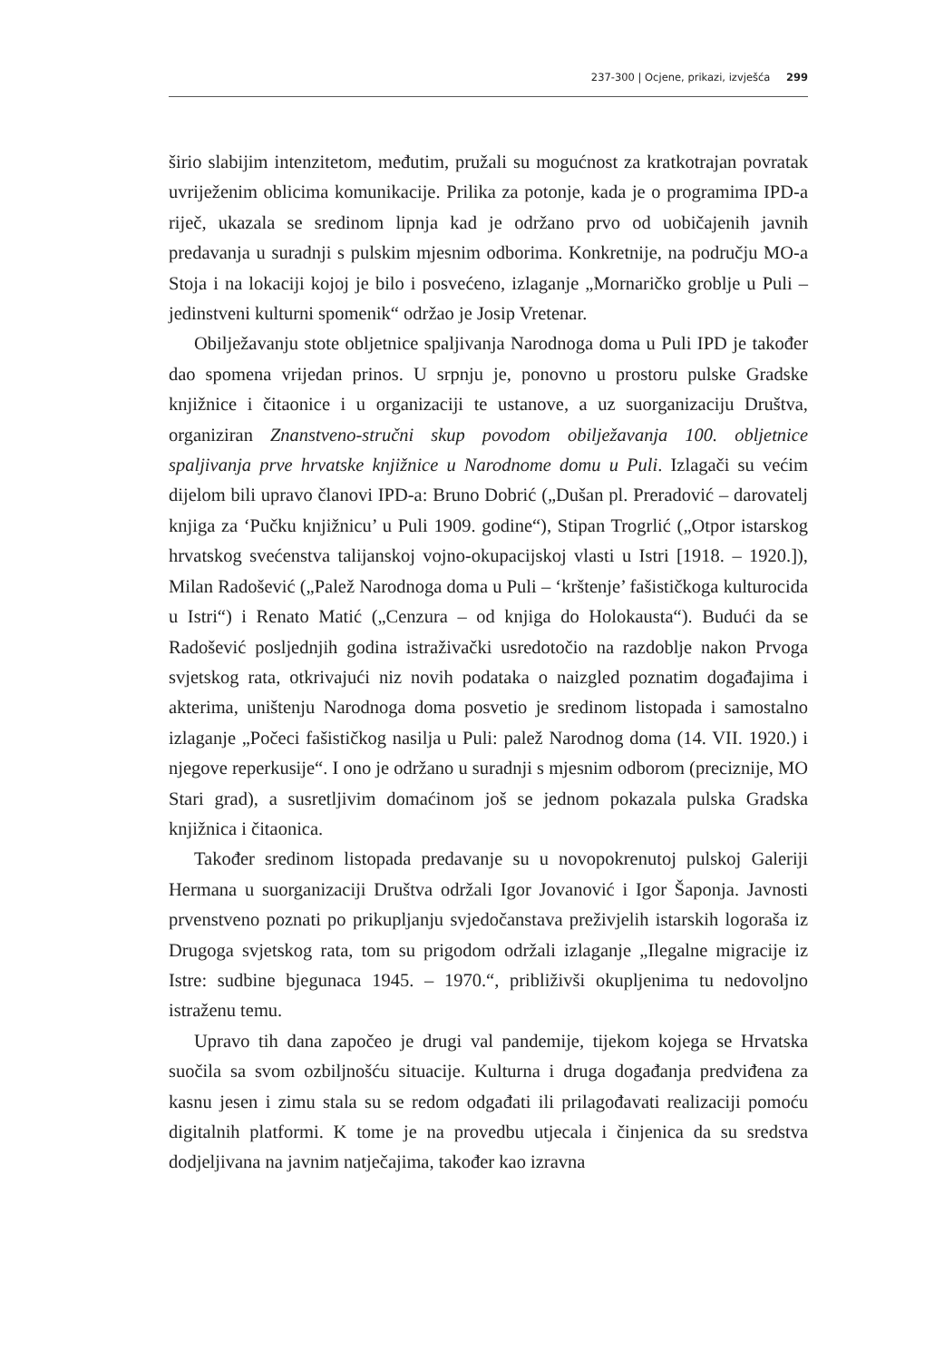237-300 | Ocjene, prikazi, izvješća 299
širio slabijim intenzitetom, međutim, pružali su mogućnost za kratkotrajan povratak uvriježenim oblicima komunikacije. Prilika za potonje, kada je o programima IPD-a riječ, ukazala se sredinom lipnja kad je održano prvo od uobičajenih javnih predavanja u suradnji s pulskim mjesnim odborima. Konkretnije, na području MO-a Stoja i na lokaciji kojoj je bilo i posvećeno, izlaganje „Mornaričko groblje u Puli – jedinstveni kulturni spomenik“ održao je Josip Vretenar.
Obilježavanju stote obljetnice spaljivanja Narodnoga doma u Puli IPD je također dao spomena vrijedan prinos. U srpnju je, ponovno u prostoru pulske Gradske knjižnice i čitaonice i u organizaciji te ustanove, a uz suorganizaciju Društva, organiziran Znanstveno-stručni skup povodom obilježavanja 100. obljetnice spaljivanja prve hrvatske knjižnice u Narodnome domu u Puli. Izlagači su većim dijelom bili upravo članovi IPD-a: Bruno Dobrić („Dušan pl. Preradović – darovatelj knjiga za ‘Pučku knjižnicu’ u Puli 1909. godine“), Stipan Trogrlić („Otpor istarskog hrvatskog svećenstva talijanskoj vojno-okupacijskoj vlasti u Istri [1918. – 1920.]), Milan Radošević („Palež Narodnoga doma u Puli – ‘krštenje’ fašističkoga kulturocida u Istri“) i Renato Matić („Cenzura – od knjiga do Holokausta“). Budući da se Radošević posljednjih godina istraživački usredotočio na razdoblje nakon Prvoga svjetskog rata, otkrivajući niz novih podataka o naizgled poznatim događajima i akterima, uništenju Narodnoga doma posvetio je sredinom listopada i samostalno izlaganje „Počeci fašističkog nasilja u Puli: palež Narodnog doma (14. VII. 1920.) i njegove reperkusije“. I ono je održano u suradnji s mjesnim odborom (preciznije, MO Stari grad), a susretljivim domaćinom još se jednom pokazala pulska Gradska knjižnica i čitaonica.
Također sredinom listopada predavanje su u novopokrenutoj pulskoj Galeriji Hermana u suorganizaciji Društva održali Igor Jovanović i Igor Šaponja. Javnosti prvenstveno poznati po prikupljanju svjedočanstava preživjelih istarskih logoraša iz Drugoga svjetskog rata, tom su prigodom održali izlaganje „Ilegalne migracije iz Istre: sudbine bjegunaca 1945. – 1970.“, približivši okupljenima tu nedovoljno istraženu temu.
Upravo tih dana započeo je drugi val pandemije, tijekom kojega se Hrvatska suočila sa svom ozbiljnošću situacije. Kulturna i druga događanja predviđena za kasnu jesen i zimu stala su se redom odgađati ili prilagođavati realizaciji pomoću digitalnih platformi. K tome je na provedbu utjecala i činjenica da su sredstva dodjeljivana na javnim natječajima, također kao izravna